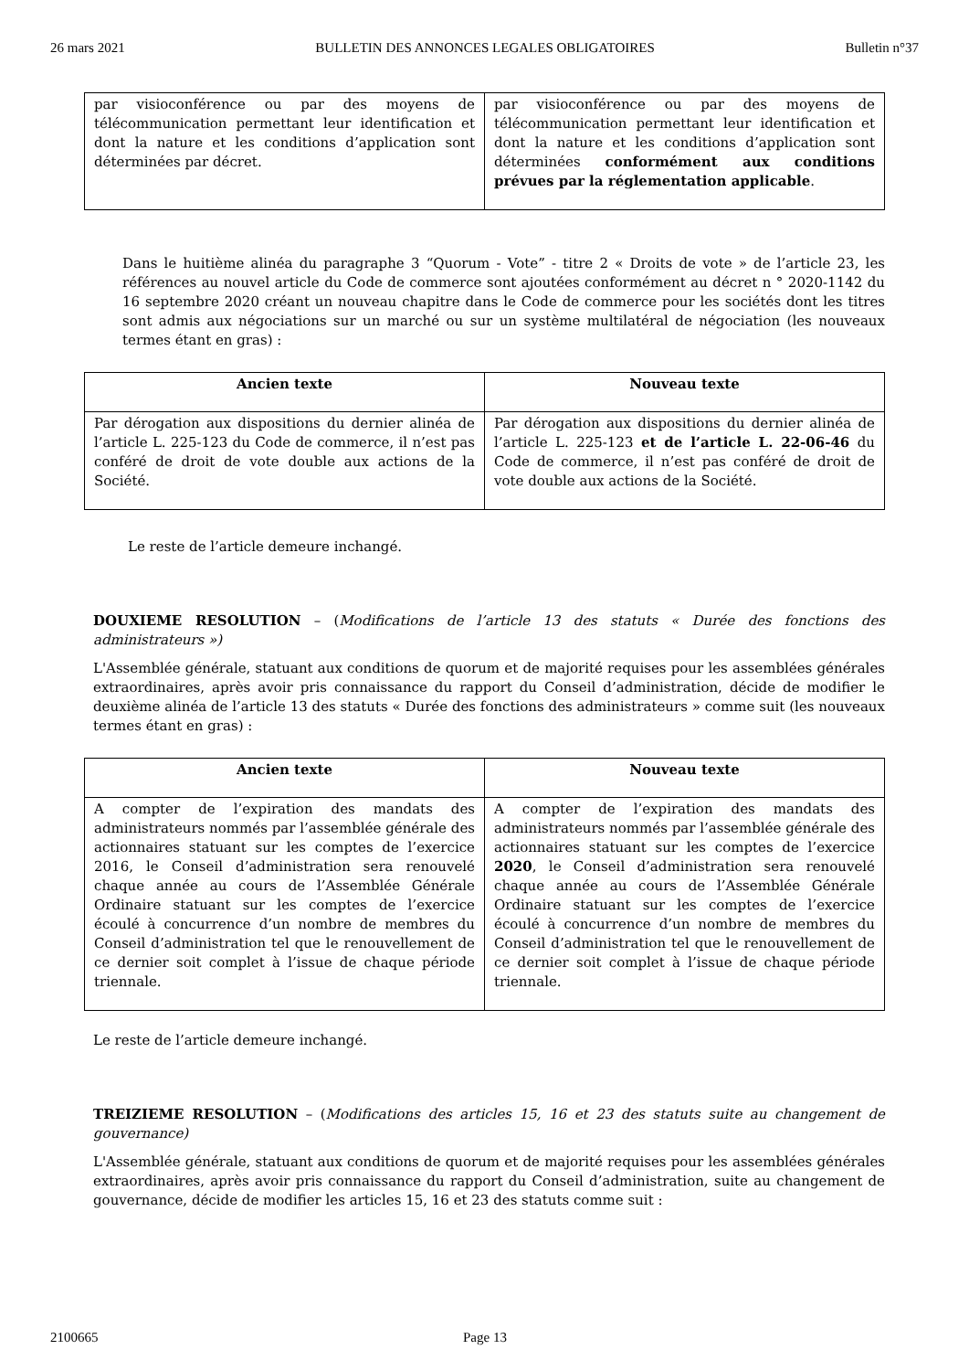26 mars 2021 BULLETIN DES ANNONCES LEGALES OBLIGATOIRES Bulletin n°37
| par visioconférence ou par des moyens de télécommunication permettant leur identification et dont la nature et les conditions d’application sont déterminées par décret. | par visioconférence ou par des moyens de télécommunication permettant leur identification et dont la nature et les conditions d’application sont déterminées conformément aux conditions prévues par la réglementation applicable . |
Dans le huitième alinéa du paragraphe 3 “Quorum - Vote” - titre 2 « Droits de vote » de l’article 23, les références au nouvel article du Code de commerce sont ajoutées conformément au décret n ° 2020-1142 du 16 septembre 2020 créant un nouveau chapitre dans le Code de commerce pour les sociétés dont les titres sont admis aux négociations sur un marché ou sur un système multilatéral de négociation (les nouveaux termes étant en gras) :
| Ancien texte | Nouveau texte |
| --- | --- |
| Par dérogation aux dispositions du dernier alinéa de l’article L. 225-123 du Code de commerce, il n’est pas conféré de droit de vote double aux actions de la Société. | Par dérogation aux dispositions du dernier alinéa de l’article L. 225-123 et de l’article L. 22-06-46 du Code de commerce, il n’est pas conféré de droit de vote double aux actions de la Société. |
Le reste de l’article demeure inchangé.
DOUXIEME RESOLUTION – (Modifications de l’article 13 des statuts « Durée des fonctions des administrateurs »)
L'Assemblée générale, statuant aux conditions de quorum et de majorité requises pour les assemblées générales extraordinaires, après avoir pris connaissance du rapport du Conseil d’administration, décide de modifier le deuxième alinéa de l’article 13 des statuts « Durée des fonctions des administrateurs » comme suit (les nouveaux termes étant en gras) :
| Ancien texte | Nouveau texte |
| --- | --- |
| A compter de l’expiration des mandats des administrateurs nommés par l’assemblée générale des actionnaires statuant sur les comptes de l’exercice 2016, le Conseil d’administration sera renouvelé chaque année au cours de l’Assemblée Générale Ordinaire statuant sur les comptes de l’exercice écoulé à concurrence d’un nombre de membres du Conseil d’administration tel que le renouvellement de ce dernier soit complet à l’issue de chaque période triennale. | A compter de l’expiration des mandats des administrateurs nommés par l’assemblée générale des actionnaires statuant sur les comptes de l’exercice 2020 , le Conseil d’administration sera renouvelé chaque année au cours de l’Assemblée Générale Ordinaire statuant sur les comptes de l’exercice écoulé à concurrence d’un nombre de membres du Conseil d’administration tel que le renouvellement de ce dernier soit complet à l’issue de chaque période triennale. |
Le reste de l’article demeure inchangé.
TREIZIEME RESOLUTION – (Modifications des articles 15, 16 et 23 des statuts suite au changement de gouvernance)
L'Assemblée générale, statuant aux conditions de quorum et de majorité requises pour les assemblées générales extraordinaires, après avoir pris connaissance du rapport du Conseil d’administration, suite au changement de gouvernance, décide de modifier les articles 15, 16 et 23 des statuts comme suit :
2100665 Page 13